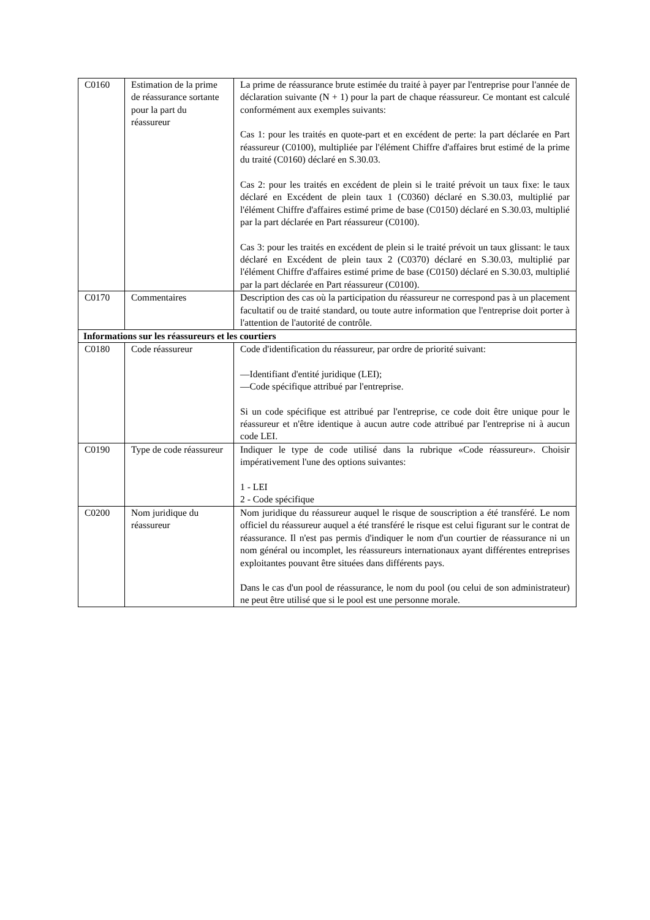| C0160 | Estimation de la prime de réassurance sortante pour la part du réassureur | La prime de réassurance brute estimée du traité à payer par l'entreprise pour l'année de déclaration suivante (N + 1) pour la part de chaque réassureur. Ce montant est calculé conformément aux exemples suivants: Cas 1: pour les traités en quote-part et en excédent de perte: la part déclarée en Part réassureur (C0100), multipliée par l'élément Chiffre d'affaires brut estimé de la prime du traité (C0160) déclaré en S.30.03. Cas 2: pour les traités en excédent de plein si le traité prévoit un taux fixe: le taux déclaré en Excédent de plein taux 1 (C0360) déclaré en S.30.03, multiplié par l'élément Chiffre d'affaires estimé prime de base (C0150) déclaré en S.30.03, multiplié par la part déclarée en Part réassureur (C0100). Cas 3: pour les traités en excédent de plein si le traité prévoit un taux glissant: le taux déclaré en Excédent de plein taux 2 (C0370) déclaré en S.30.03, multiplié par l'élément Chiffre d'affaires estimé prime de base (C0150) déclaré en S.30.03, multiplié par la part déclarée en Part réassureur (C0100). |
| C0170 | Commentaires | Description des cas où la participation du réassureur ne correspond pas à un placement facultatif ou de traité standard, ou toute autre information que l'entreprise doit porter à l'attention de l'autorité de contrôle. |
| Informations sur les réassureurs et les courtiers | | |
| C0180 | Code réassureur | Code d'identification du réassureur, par ordre de priorité suivant: —Identifiant d'entité juridique (LEI); —Code spécifique attribué par l'entreprise. Si un code spécifique est attribué par l'entreprise, ce code doit être unique pour le réassureur et n'être identique à aucun autre code attribué par l'entreprise ni à aucun code LEI. |
| C0190 | Type de code réassureur | Indiquer le type de code utilisé dans la rubrique «Code réassureur». Choisir impérativement l'une des options suivantes: 1 - LEI 2 - Code spécifique |
| C0200 | Nom juridique du réassureur | Nom juridique du réassureur auquel le risque de souscription a été transféré. Le nom officiel du réassureur auquel a été transféré le risque est celui figurant sur le contrat de réassurance. Il n'est pas permis d'indiquer le nom d'un courtier de réassurance ni un nom général ou incomplet, les réassureurs internationaux ayant différentes entreprises exploitantes pouvant être situées dans différents pays. Dans le cas d'un pool de réassurance, le nom du pool (ou celui de son administrateur) ne peut être utilisé que si le pool est une personne morale. |